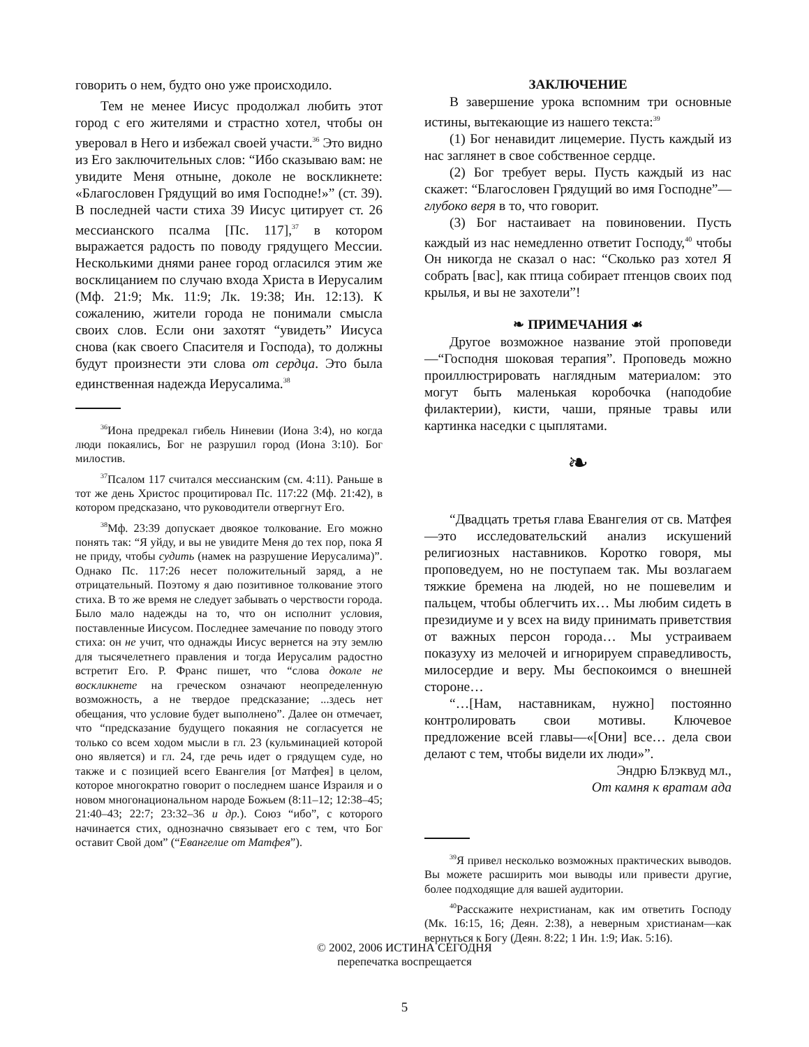говорить о нем, будто оно уже происходило.
Тем не менее Иисус продолжал любить этот город с его жителями и страстно хотел, чтобы он уверовал в Него и избежал своей участи.<sup>36</sup> Это видно из Его заключительных слов: “Ибо сказываю вам: не увидите Меня отныне, доколе не воскликнете: «Благословен Грядущий во имя Господне!»” (ст. 39). В последней части стиха 39 Иисус цитирует ст. 26 мессианского псалма [Пс. 117],<sup>37</sup> в котором выражается радость по поводу грядущего Мессии. Несколькими днями ранее город огласился этим же восклицанием по случаю входа Христа в Иерусалим (Мф. 21:9; Мк. 11:9; Лк. 19:38; Ин. 12:13). К сожалению, жители города не понимали смысла своих слов. Если они захотят “увидеть” Иисуса снова (как своего Спасителя и Господа), то должны будут произнести эти слова от сердца. Это была единственная надежда Иерусалима.<sup>38</sup>
<sup>36</sup> Иона предрекал гибель Ниневии (Иона 3:4), но когда люди покаялись, Бог не разрушил город (Иона 3:10). Бог милостив.
<sup>37</sup> Псалом 117 считался мессианским (см. 4:11). Раньше в тот же день Христос процитировал Пс. 117:22 (Мф. 21:42), в котором предсказано, что руководители отвергнут Его.
<sup>38</sup> Мф. 23:39 допускает двоякое толкование. Его можно понять так: “Я уйду, и вы не увидите Меня до тех пор, пока Я не приду, чтобы судить (намек на разрушение Иерусалима)”. Однако Пс. 117:26 несет положительный заряд, а не отрицательный. Поэтому я даю позитивное толкование этого стиха. В то же время не следует забывать о черствости города. Было мало надежды на то, что он исполнит условия, поставленные Иисусом. Последнее замечание по поводу этого стиха: он не учит, что однажды Иисус вернется на эту землю для тысячелетнего правления и тогда Иерусалим радостно встретит Его. Р. Франс пишет, что “слова доколе не воскликнете на греческом означают неопределенную возможность, а не твердое предсказание; ...здесь нет обещания, что условие будет выполнено”. Далее он отмечает, что “предсказание будущего покаяния не согласуется не только со всем ходом мысли в гл. 23 (кульминацией которой оно является) и гл. 24, где речь идет о грядущем суде, но также и с позицией всего Евангелия [от Матфея] в целом, которое многократно говорит о последнем шансе Израиля и о новом многонациональном народе Божьем (8:11–12; 12:38–45; 21:40–43; 22:7; 23:32–36 и др.). Союз “ибо”, с которого начинается стих, однозначно связывает его с тем, что Бог оставит Свой дом” (“Евангелие от Матфея”).
ЗАКЛЮЧЕНИЕ
В завершение урока вспомним три основные истины, вытекающие из нашего текста:<sup>39</sup>
(1) Бог ненавидит лицемерие. Пусть каждый из нас заглянет в свое собственное сердце.
(2) Бог требует веры. Пусть каждый из нас скажет: “Благословен Грядущий во имя Господне”—глубоко веря в то, что говорит.
(3) Бог настаивает на повиновении. Пусть каждый из нас немедленно ответит Господу,<sup>40</sup> чтобы Он никогда не сказал о нас: “Сколько раз хотел Я собрать [вас], как птица собирает птенцов своих под крылья, и вы не захотели”!
❧ ПРИМЕЧАНИЯ ☙
Другое возможное название этой проповеди—“Господня шоковая терапия”. Проповедь можно проиллюстрировать наглядным материалом: это могут быть маленькая коробочка (наподобие филактерии), кисти, чаши, пряные травы или картинка наседки с цыплятами.
❧
“Двадцать третья глава Евангелия от св. Матфея—это исследовательский анализ искушений религиозных наставников. Коротко говоря, мы проповедуем, но не поступаем так. Мы возлагаем тяжкие бремена на людей, но не пошевелим и пальцем, чтобы облегчить их… Мы любим сидеть в президиуме и у всех на виду принимать приветствия от важных персон города… Мы устраиваем показуху из мелочей и игнорируем справедливость, милосердие и веру. Мы беспокоимся о внешней стороне…
“…[Нам, наставникам, нужно] постоянно контролировать свои мотивы. Ключевое предложение всей главы—«[Они] все… дела свои делают с тем, чтобы видели их люди»”.
Эндрю Блэквуд мл.,
От камня к вратам ада
<sup>39</sup> Я привел несколько возможных практических выводов. Вы можете расширить мои выводы или привести другие, более подходящие для вашей аудитории.
<sup>40</sup> Расскажите нехристианам, как им ответить Господу (Мк. 16:15, 16; Деян. 2:38), а неверным христианам—как вернуться к Богу (Деян. 8:22; 1 Ин. 1:9; Иак. 5:16).
© 2002, 2006 ИСТИНА СЕГОДНЯ
перепечатка воспрещается
5